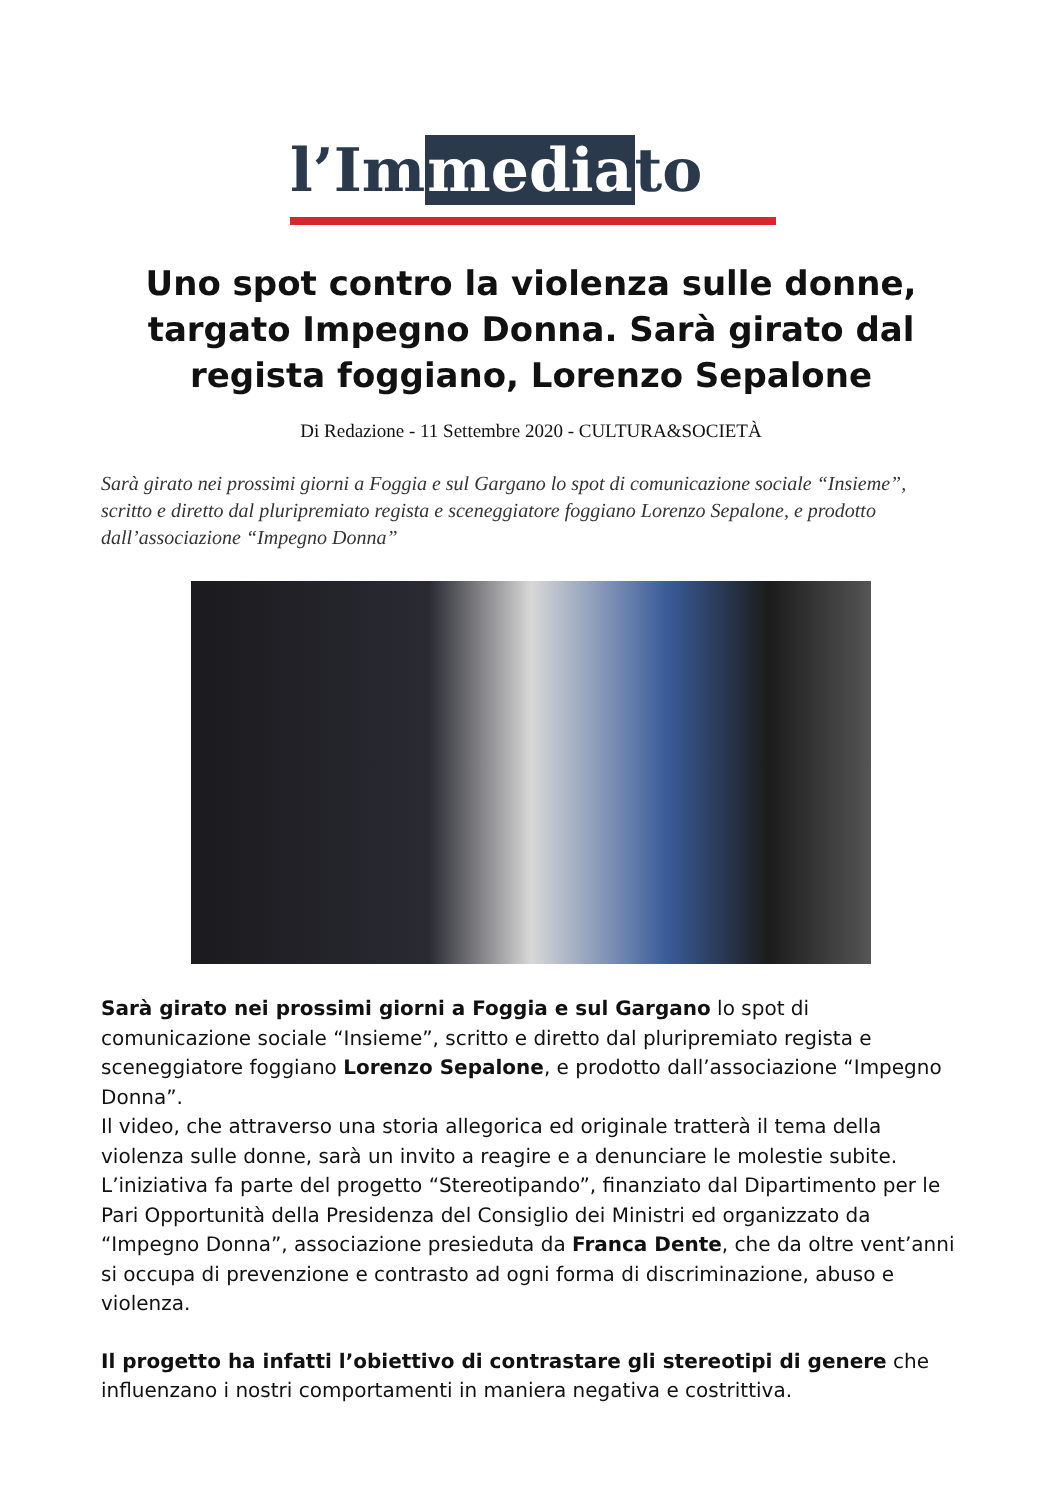l’Immediato
Uno spot contro la violenza sulle donne, targato Impegno Donna. Sarà girato dal regista foggiano, Lorenzo Sepalone
Di Redazione - 11 Settembre 2020 - CULTURA&SOCIETÀ
Sarà girato nei prossimi giorni a Foggia e sul Gargano lo spot di comunicazione sociale “Insieme”, scritto e diretto dal pluripremiato regista e sceneggiatore foggiano Lorenzo Sepalone, e prodotto dall’associazione “Impegno Donna”
Sarà girato nei prossimi giorni a Foggia e sul Gargano lo spot di comunicazione sociale “Insieme”, scritto e diretto dal pluripremiato regista e sceneggiatore foggiano Lorenzo Sepalone, e prodotto dall’associazione “Impegno Donna”.
Il video, che attraverso una storia allegorica ed originale tratterà il tema della violenza sulle donne, sarà un invito a reagire e a denunciare le molestie subite.
L’iniziativa fa parte del progetto “Stereotipando”, finanziato dal Dipartimento per le Pari Opportunità della Presidenza del Consiglio dei Ministri ed organizzato da “Impegno Donna”, associazione presieduta da Franca Dente, che da oltre vent’anni si occupa di prevenzione e contrasto ad ogni forma di discriminazione, abuso e violenza.
Il progetto ha infatti l’obiettivo di contrastare gli stereotipi di genere che influenzano i nostri comportamenti in maniera negativa e costrittiva.